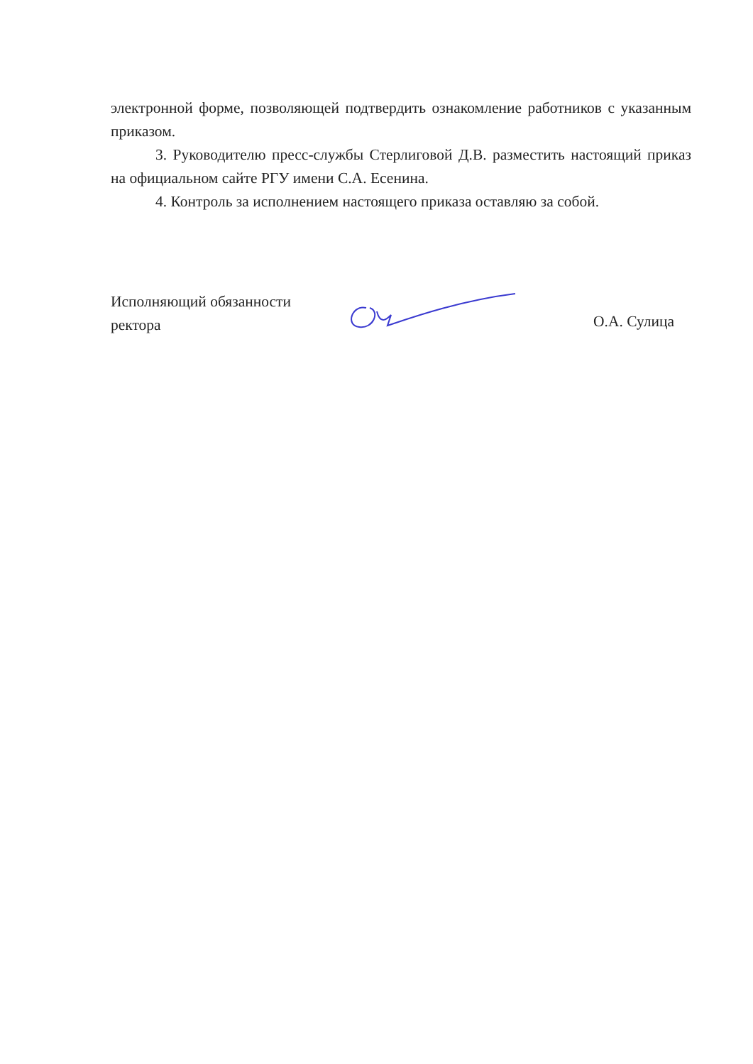электронной форме, позволяющей подтвердить ознакомление работников с указанным приказом.
3. Руководителю пресс-службы Стерлиговой Д.В. разместить настоящий приказ на официальном сайте РГУ имени С.А. Есенина.
4. Контроль за исполнением настоящего приказа оставляю за собой.
Исполняющий обязанности
ректора
О.А. Сулица